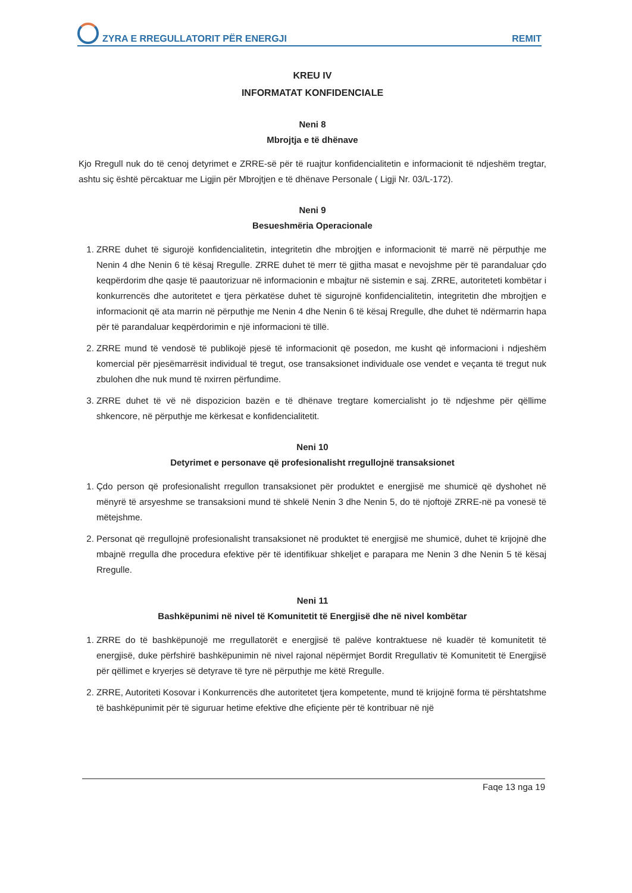ZYRA E RREGULLATORIT PËR ENERGJI REMIT
KREU IV
INFORMATAT KONFIDENCIALE
Neni 8
Mbrojtja e të dhënave
Kjo Rregull nuk do të cenoj detyrimet e ZRRE-së për të ruajtur konfidencialitetin e informacionit të ndjeshëm tregtar, ashtu siç është përcaktuar me Ligjin për Mbrojtjen e të dhënave Personale ( Ligji Nr. 03/L-172).
Neni 9
Besueshmëria Operacionale
1. ZRRE duhet të sigurojë konfidencialitetin, integritetin dhe mbrojtjen e informacionit të marrë në përputhje me Nenin 4 dhe Nenin 6 të kësaj Rregulle. ZRRE duhet të merr të gjitha masat e nevojshme për të parandaluar çdo keqpërdorim dhe qasje të paautorizuar në informacionin e mbajtur në sistemin e saj. ZRRE, autoriteteti kombëtar i konkurrencës dhe autoritetet e tjera përkatëse duhet të sigurojnë konfidencialitetin, integritetin dhe mbrojtjen e informacionit që ata marrin në përputhje me Nenin 4 dhe Nenin 6 të kësaj Rregulle, dhe duhet të ndërmarrin hapa për të parandaluar keqpërdorimin e një informacioni të tillë.
2. ZRRE mund të vendosë të publikojë pjesë të informacionit që posedon, me kusht që informacioni i ndjeshëm komercial për pjesëmarrësit individual të tregut, ose transaksionet individuale ose vendet e veçanta të tregut nuk zbulohen dhe nuk mund të nxirren përfundime.
3. ZRRE duhet të vë në dispozicion bazën e të dhënave tregtare komercialisht jo të ndjeshme për qëllime shkencore, në përputhje me kërkesat e konfidencialitetit.
Neni 10
Detyrimet e personave që profesionalisht rregullojnë transaksionet
1. Çdo person që profesionalisht rregullon transaksionet për produktet e energjisë me shumicë që dyshohet në mënyrë të arsyeshme se transaksioni mund të shkelë Nenin 3 dhe Nenin 5, do të njoftojë ZRRE-në pa vonesë të mëtejshme.
2. Personat që rregullojnë profesionalisht transaksionet në produktet të energjisë me shumicë, duhet të krijojnë dhe mbajnë rregulla dhe procedura efektive për të identifikuar shkeljet e parapara me Nenin 3 dhe Nenin 5 të kësaj Rregulle.
Neni 11
Bashkëpunimi në nivel të Komunitetit të Energjisë dhe në nivel kombëtar
1. ZRRE do të bashkëpunojë me rregullatorët e energjisë të palëve kontraktuese në kuadër të komunitetit të energjisë, duke përfshirë bashkëpunimin në nivel rajonal nëpërmjet Bordit Rregullativ të Komunitetit të Energjisë për qëllimet e kryerjes së detyrave të tyre në përputhje me këtë Rregulle.
2. ZRRE, Autoriteti Kosovar i Konkurrencës dhe autoritetet tjera kompetente, mund të krijojnë forma të përshtatshme të bashkëpunimit për të siguruar hetime efektive dhe efiçiente për të kontribuar në një
Faqe 13 nga 19